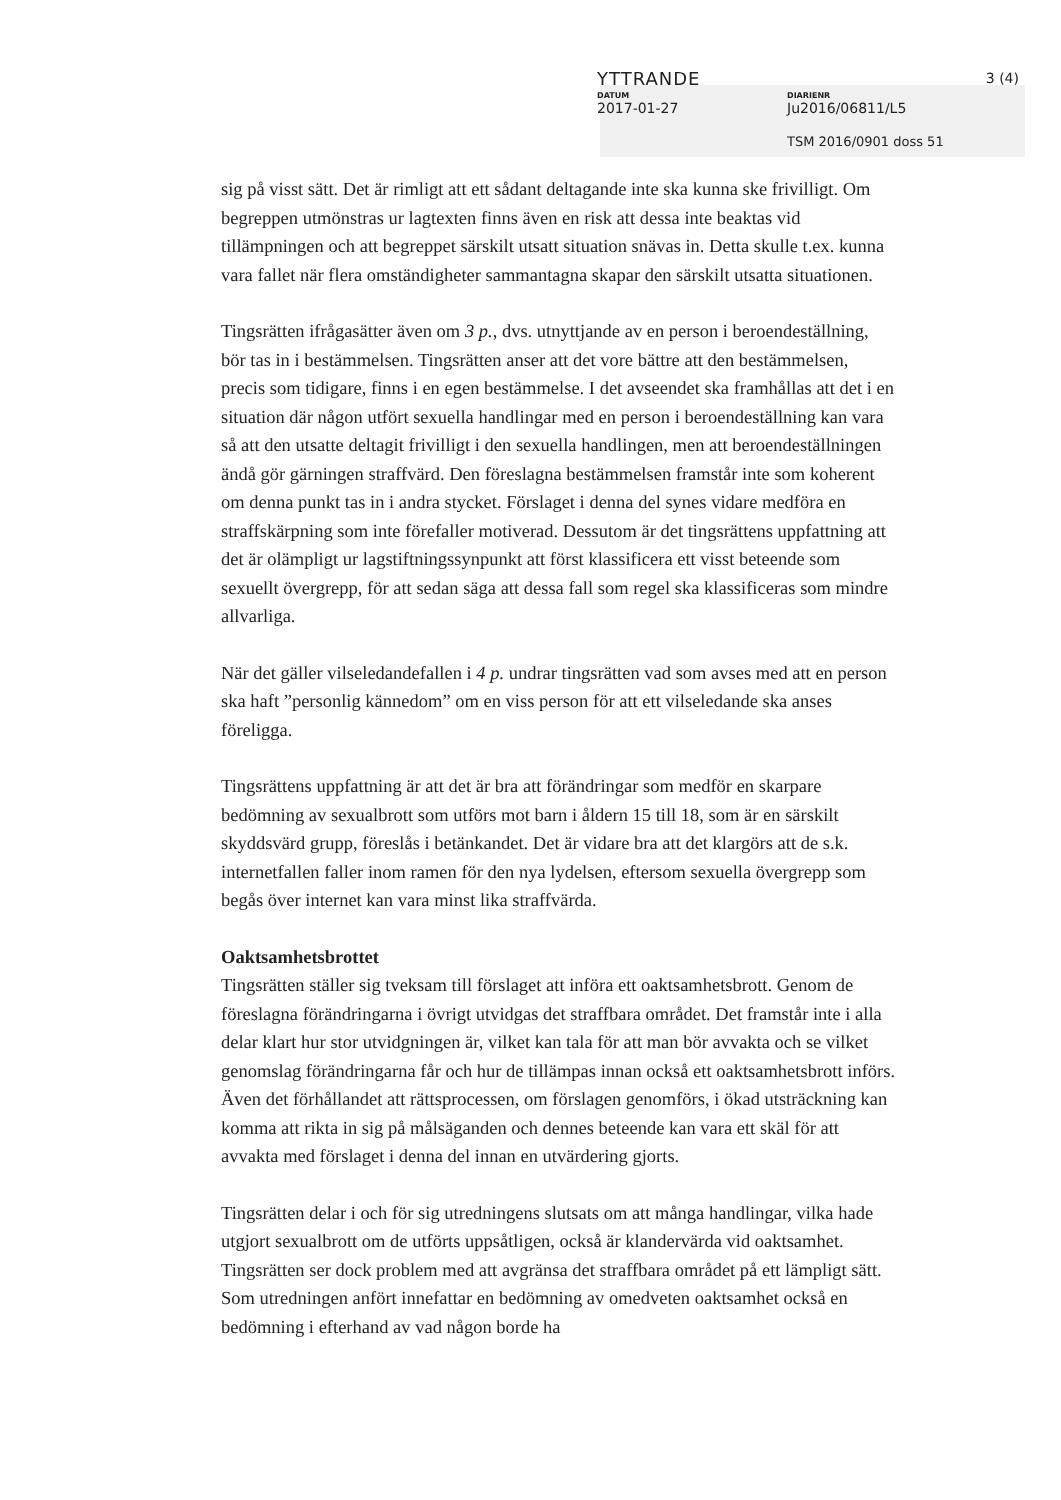YTTRANDE
3 (4)
DATUM DIARIENR
2017-01-27 Ju2016/06811/L5
TSM 2016/0901 doss 51
sig på visst sätt. Det är rimligt att ett sådant deltagande inte ska kunna ske frivilligt. Om begreppen utmönstras ur lagtexten finns även en risk att dessa inte beaktas vid tillämpningen och att begreppet särskilt utsatt situation snävas in. Detta skulle t.ex. kunna vara fallet när flera omständigheter sammantagna skapar den särskilt utsatta situationen.
Tingsrätten ifrågasätter även om 3 p., dvs. utnyttjande av en person i beroendeställning, bör tas in i bestämmelsen. Tingsrätten anser att det vore bättre att den bestämmelsen, precis som tidigare, finns i en egen bestämmelse. I det avseendet ska framhållas att det i en situation där någon utfört sexuella handlingar med en person i beroendeställning kan vara så att den utsatte deltagit frivilligt i den sexuella handlingen, men att beroendeställningen ändå gör gärningen straffvärd. Den föreslagna bestämmelsen framstår inte som koherent om denna punkt tas in i andra stycket. Förslaget i denna del synes vidare medföra en straffskärpning som inte förefaller motiverad. Dessutom är det tingsrättens uppfattning att det är olämpligt ur lagstiftningssynpunkt att först klassificera ett visst beteende som sexuellt övergrepp, för att sedan säga att dessa fall som regel ska klassificeras som mindre allvarliga.
När det gäller vilseledandefallen i 4 p. undrar tingsrätten vad som avses med att en person ska haft ”personlig kännedom” om en viss person för att ett vilseledande ska anses föreligga.
Tingsrättens uppfattning är att det är bra att förändringar som medför en skarpare bedömning av sexualbrott som utförs mot barn i åldern 15 till 18, som är en särskilt skyddsvärd grupp, föreslås i betänkandet. Det är vidare bra att det klargörs att de s.k. internetfallen faller inom ramen för den nya lydelsen, eftersom sexuella övergrepp som begås över internet kan vara minst lika straffvärda.
Oaktsamhetsbrottet
Tingsrätten ställer sig tveksam till förslaget att införa ett oaktsamhetsbrott. Genom de föreslagna förändringarna i övrigt utvidgas det straffbara området. Det framstår inte i alla delar klart hur stor utvidgningen är, vilket kan tala för att man bör avvakta och se vilket genomslag förändringarna får och hur de tillämpas innan också ett oaktsamhetsbrott införs. Även det förhållandet att rättsprocessen, om förslagen genomförs, i ökad utsträckning kan komma att rikta in sig på målsäganden och dennes beteende kan vara ett skäl för att avvakta med förslaget i denna del innan en utvärdering gjorts.
Tingsrätten delar i och för sig utredningens slutsats om att många handlingar, vilka hade utgjort sexualbrott om de utförts uppsåtligen, också är klandervärda vid oaktsamhet. Tingsrätten ser dock problem med att avgränsa det straffbara området på ett lämpligt sätt. Som utredningen anfört innefattar en bedömning av omedveten oaktsamhet också en bedömning i efterhand av vad någon borde ha